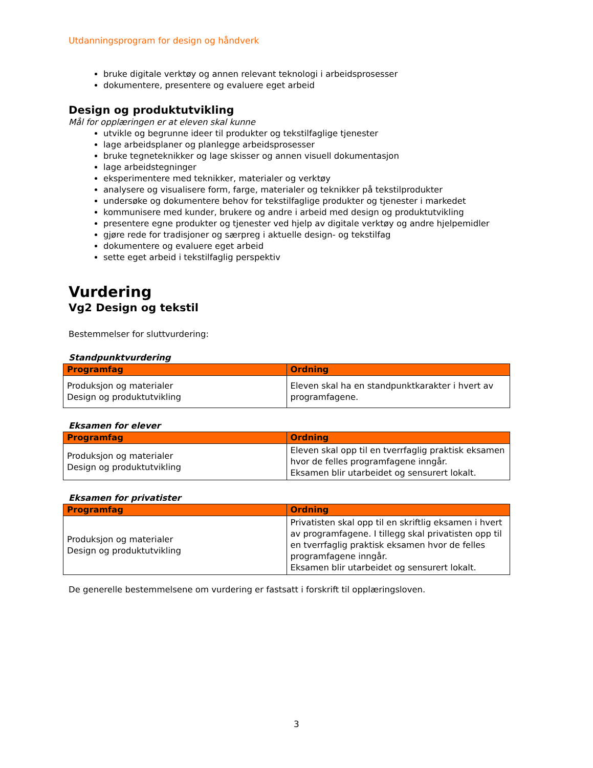Utdanningsprogram for design og håndverk
bruke digitale verktøy og annen relevant teknologi i arbeidsprosesser
dokumentere, presentere og evaluere eget arbeid
Design og produktutvikling
Mål for opplæringen er at eleven skal kunne
utvikle og begrunne ideer til produkter og tekstilfaglige tjenester
lage arbeidsplaner og planlegge arbeidsprosesser
bruke tegneteknikker og lage skisser og annen visuell dokumentasjon
lage arbeidstegninger
eksperimentere med teknikker, materialer og verktøy
analysere og visualisere form, farge, materialer og teknikker på tekstilprodukter
undersøke og dokumentere behov for tekstilfaglige produkter og tjenester i markedet
kommunisere med kunder, brukere og andre i arbeid med design og produktutvikling
presentere egne produkter og tjenester ved hjelp av digitale verktøy og andre hjelpemidler
gjøre rede for tradisjoner og særpreg i aktuelle design- og tekstilfag
dokumentere og evaluere eget arbeid
sette eget arbeid i tekstilfaglig perspektiv
Vurdering
Vg2 Design og tekstil
Bestemmelser for sluttvurdering:
Standpunktvurdering
| Programfag | Ordning |
| --- | --- |
| Produksjon og materialer Design og produktutvikling | Eleven skal ha en standpunktkarakter i hvert av programfagene. |
Eksamen for elever
| Programfag | Ordning |
| --- | --- |
| Produksjon og materialer Design og produktutvikling | Eleven skal opp til en tverrfaglig praktisk eksamen hvor de felles programfagene inngår. Eksamen blir utarbeidet og sensurert lokalt. |
Eksamen for privatister
| Programfag | Ordning |
| --- | --- |
| Produksjon og materialer Design og produktutvikling | Privatisten skal opp til en skriftlig eksamen i hvert av programfagene. I tillegg skal privatisten opp til en tverrfaglig praktisk eksamen hvor de felles programfagene inngår. Eksamen blir utarbeidet og sensurert lokalt. |
De generelle bestemmelsene om vurdering er fastsatt i forskrift til opplæringsloven.
3